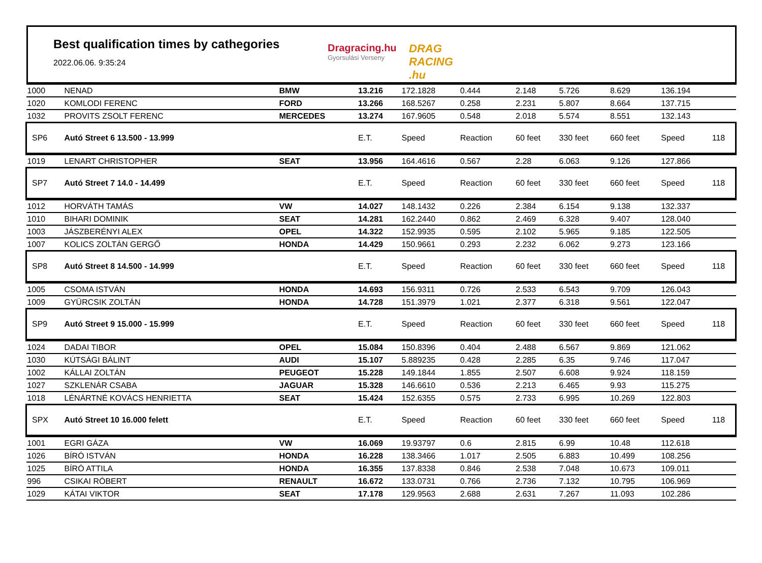Best qualification times by cathegories
2022.06.06. 9:35:24
Dragracing.hu
Gyorsulási Verseny DRAG RACING .hu
| 1000 | NENAD | BMW | 13.216 | 172.1828 | 0.444 | 2.148 | 5.726 | 8.629 | 136.194 | |
| 1020 | KOMLODI FERENC | FORD | 13.266 | 168.5267 | 0.258 | 2.231 | 5.807 | 8.664 | 137.715 | |
| 1032 | PROVITS ZSOLT FERENC | MERCEDES | 13.274 | 167.9605 | 0.548 | 2.018 | 5.574 | 8.551 | 132.143 | |
| SP6 | Autó Street 6 13.500 - 13.999 | | E.T. | Speed | Reaction | 60 feet | 330 feet | 660 feet | Speed | 118 |
| 1019 | LENART CHRISTOPHER | SEAT | 13.956 | 164.4616 | 0.567 | 2.28 | 6.063 | 9.126 | 127.866 | |
| SP7 | Autó Street 7 14.0 - 14.499 | | E.T. | Speed | Reaction | 60 feet | 330 feet | 660 feet | Speed | 118 |
| 1012 | HORVÁTH TAMÁS | VW | 14.027 | 148.1432 | 0.226 | 2.384 | 6.154 | 9.138 | 132.337 | |
| 1010 | BIHARI DOMINIK | SEAT | 14.281 | 162.2440 | 0.862 | 2.469 | 6.328 | 9.407 | 128.040 | |
| 1003 | JÁSZBERÉNYI ALEX | OPEL | 14.322 | 152.9935 | 0.595 | 2.102 | 5.965 | 9.185 | 122.505 | |
| 1007 | KOLICS ZOLTÁN GERGŐ | HONDA | 14.429 | 150.9661 | 0.293 | 2.232 | 6.062 | 9.273 | 123.166 | |
| SP8 | Autó Street 8 14.500 - 14.999 | | E.T. | Speed | Reaction | 60 feet | 330 feet | 660 feet | Speed | 118 |
| 1005 | CSOMA ISTVÁN | HONDA | 14.693 | 156.9311 | 0.726 | 2.533 | 6.543 | 9.709 | 126.043 | |
| 1009 | GYÜRCSIK ZOLTÁN | HONDA | 14.728 | 151.3979 | 1.021 | 2.377 | 6.318 | 9.561 | 122.047 | |
| SP9 | Autó Street 9 15.000 - 15.999 | | E.T. | Speed | Reaction | 60 feet | 330 feet | 660 feet | Speed | 118 |
| 1024 | DADAI TIBOR | OPEL | 15.084 | 150.8396 | 0.404 | 2.488 | 6.567 | 9.869 | 121.062 | |
| 1030 | KÚTSÁGI BÁLINT | AUDI | 15.107 | 5.889235 | 0.428 | 2.285 | 6.35 | 9.746 | 117.047 | |
| 1002 | KÁLLAI ZOLTÁN | PEUGEOT | 15.228 | 149.1844 | 1.855 | 2.507 | 6.608 | 9.924 | 118.159 | |
| 1027 | SZKLENÁR CSABA | JAGUAR | 15.328 | 146.6610 | 0.536 | 2.213 | 6.465 | 9.93 | 115.275 | |
| 1018 | LÉNÁRTNÉ KOVÁCS HENRIETTA | SEAT | 15.424 | 152.6355 | 0.575 | 2.733 | 6.995 | 10.269 | 122.803 | |
| SPX | Autó Street 10 16.000 felett | | E.T. | Speed | Reaction | 60 feet | 330 feet | 660 feet | Speed | 118 |
| 1001 | EGRI GÁZA | VW | 16.069 | 19.93797 | 0.6 | 2.815 | 6.99 | 10.48 | 112.618 | |
| 1026 | BÍRÓ ISTVÁN | HONDA | 16.228 | 138.3466 | 1.017 | 2.505 | 6.883 | 10.499 | 108.256 | |
| 1025 | BÍRÓ ATTILA | HONDA | 16.355 | 137.8338 | 0.846 | 2.538 | 7.048 | 10.673 | 109.011 | |
| 996 | CSIKAI RÓBERT | RENAULT | 16.672 | 133.0731 | 0.766 | 2.736 | 7.132 | 10.795 | 106.969 | |
| 1029 | KÁTAI VIKTOR | SEAT | 17.178 | 129.9563 | 2.688 | 2.631 | 7.267 | 11.093 | 102.286 | |